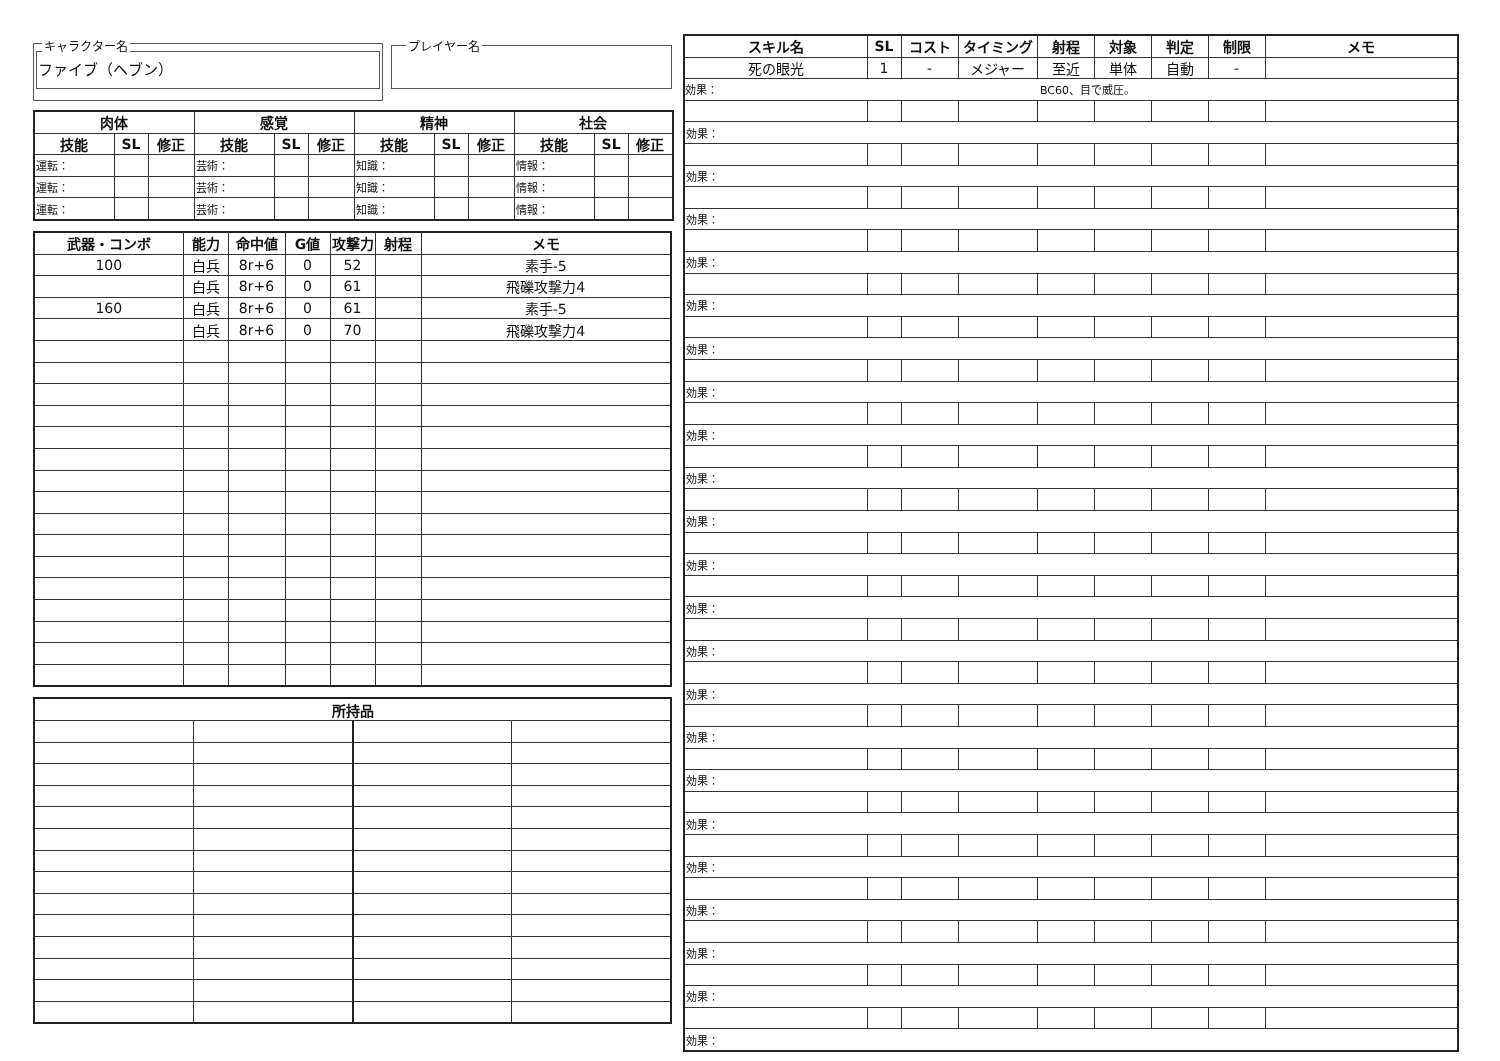キャラクター名
ファイブ（ヘブン）
プレイヤー名
| 肉体 | | | 感覚 | | | 精神 | | | 社会 | | |
| --- | --- | --- | --- | --- | --- | --- | --- | --- | --- | --- | --- |
| 技能 | SL | 修正 | 技能 | SL | 修正 | 技能 | SL | 修正 | 技能 | SL | 修正 |
| 運転： | | | 芸術： | | | 知識： | | | 情報： | | |
| 運転： | | | 芸術： | | | 知識： | | | 情報： | | |
| 運転： | | | 芸術： | | | 知識： | | | 情報： | | |
| 武器・コンボ | 能力 | 命中値 | G値 | 攻撃力 | 射程 | メモ |
| --- | --- | --- | --- | --- | --- | --- |
| 100 | 白兵 | 8r+6 | 0 | 52 | | 素手-5 |
| | 白兵 | 8r+6 | 0 | 61 | | 飛礫攻撃力4 |
| 160 | 白兵 | 8r+6 | 0 | 61 | | 素手-5 |
| | 白兵 | 8r+6 | 0 | 70 | | 飛礫攻撃力4 |
| 所持品 | | | |
| --- | --- | --- | --- |
| スキル名 | SL | コスト | タイミング | 射程 | 対象 | 判定 | 制限 | メモ |
| --- | --- | --- | --- | --- | --- | --- | --- | --- |
| 死の眼光 | 1 | - | メジャー | 至近 | 単体 | 自動 | - | |
| 効果： BC60、目で威圧。 | | | | | | | | |
| 効果： | | | | | | | | |
| 効果： | | | | | | | | |
| 効果： | | | | | | | | |
| 効果： | | | | | | | | |
| 効果： | | | | | | | | |
| 効果： | | | | | | | | |
| 効果： | | | | | | | | |
| 効果： | | | | | | | | |
| 効果： | | | | | | | | |
| 効果： | | | | | | | | |
| 効果： | | | | | | | | |
| 効果： | | | | | | | | |
| 効果： | | | | | | | | |
| 効果： | | | | | | | | |
| 効果： | | | | | | | | |
| 効果： | | | | | | | | |
| 効果： | | | | | | | | |
| 効果： | | | | | | | | |
| 効果： | | | | | | | | |
| 効果： | | | | | | | | |
| 効果： | | | | | | | | |
| 効果： | | | | | | | | |